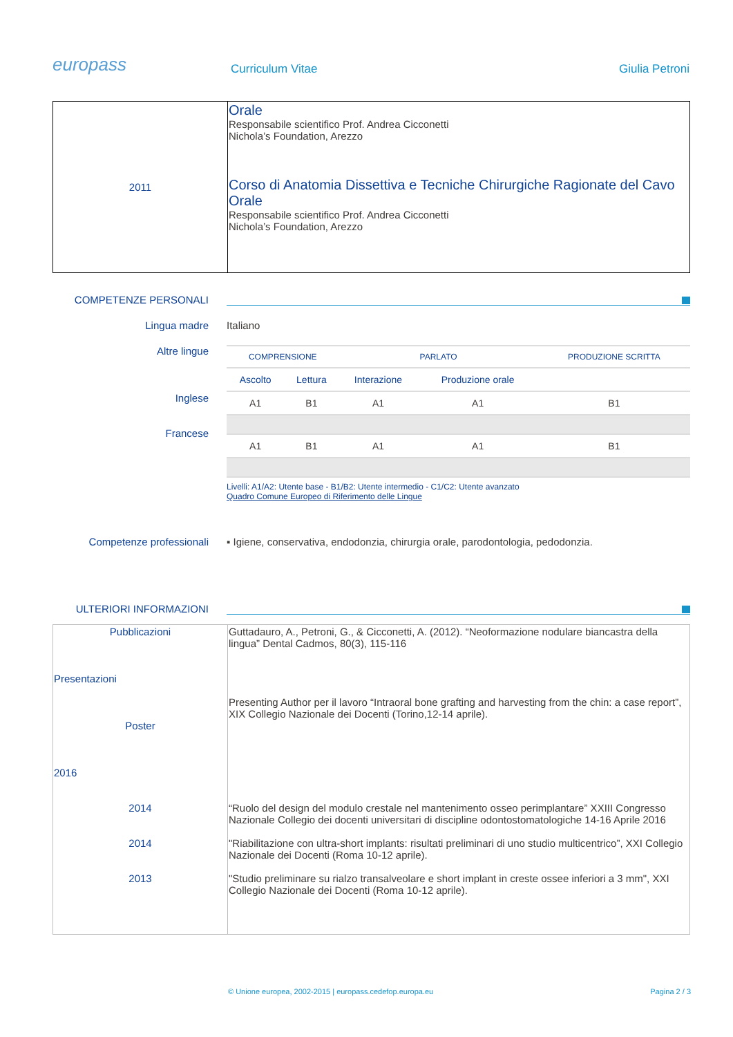europass Curriculum Vitae Giulia Petroni
| 2011 | Orale Responsabile scientifico Prof. Andrea Cicconetti Nichola’s Foundation, Arezzo Corso di Anatomia Dissettiva e Tecniche Chirurgiche Ragionate del Cavo Orale Responsabile scientifico Prof. Andrea Cicconetti Nichola’s Foundation, Arezzo |
COMPETENZE PERSONALI
Lingua madre Italiano
Altre lingue
Inglese
Francese
| COMPRENSIONE | | PARLATO | | PRODUZIONE SCRITTA |
| Ascolto | Lettura | Interazione | Produzione orale | |
| A1 | B1 | A1 | A1 | B1 |
| A1 | B1 | A1 | A1 | B1 |
Livelli: A1/A2: Utente base - B1/B2: Utente intermedio - C1/C2: Utente avanzato
Quadro Comune Europeo di Riferimento delle Lingue
Competenze professionali ▪ Igiene, conservativa, endodonzia, chirurgia orale, parodontologia, pedodonzia.
ULTERIORI INFORMAZIONI
| Pubblicazioni Presentazioni Poster 2016 2014 2014 2013 | Guttadauro, A., Petroni, G., & Cicconetti, A. (2012). “Neoformazione nodulare biancastra della lingua” Dental Cadmos, 80(3), 115-116 Presenting Author per il lavoro “Intraoral bone grafting and harvesting from the chin: a case report”, XIX Collegio Nazionale dei Docenti (Torino,12-14 aprile). “Ruolo del design del modulo crestale nel mantenimento osseo perimplantare” XXIII Congresso Nazionale Collegio dei docenti universitari di discipline odontostomatologiche 14-16 Aprile 2016 "Riabilitazione con ultra-short implants: risultati preliminari di uno studio multicentrico”, XXI Collegio Nazionale dei Docenti (Roma 10-12 aprile). "Studio preliminare su rialzo transalveolare e short implant in creste ossee inferiori a 3 mm", XXI Collegio Nazionale dei Docenti (Roma 10-12 aprile). |
© Unione europea, 2002-2015 | europass.cedefop.europa.eu Pagina 2 / 3